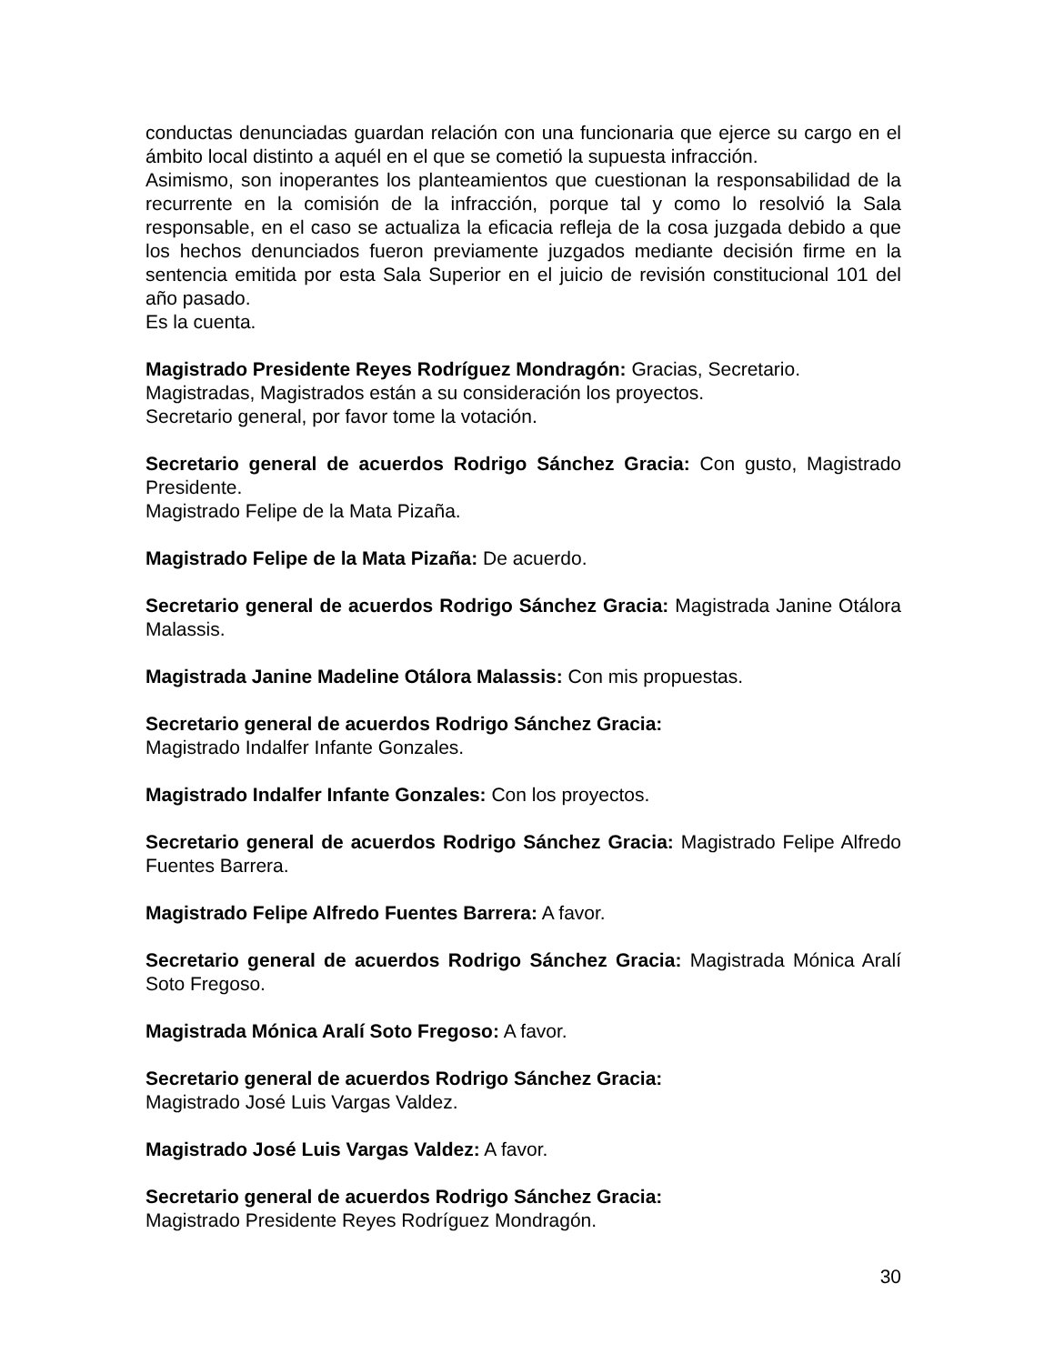conductas denunciadas guardan relación con una funcionaria que ejerce su cargo en el ámbito local distinto a aquél en el que se cometió la supuesta infracción.
Asimismo, son inoperantes los planteamientos que cuestionan la responsabilidad de la recurrente en la comisión de la infracción, porque tal y como lo resolvió la Sala responsable, en el caso se actualiza la eficacia refleja de la cosa juzgada debido a que los hechos denunciados fueron previamente juzgados mediante decisión firme en la sentencia emitida por esta Sala Superior en el juicio de revisión constitucional 101 del año pasado.
Es la cuenta.
Magistrado Presidente Reyes Rodríguez Mondragón: Gracias, Secretario.
Magistradas, Magistrados están a su consideración los proyectos.
Secretario general, por favor tome la votación.
Secretario general de acuerdos Rodrigo Sánchez Gracia: Con gusto, Magistrado Presidente.
Magistrado Felipe de la Mata Pizaña.
Magistrado Felipe de la Mata Pizaña: De acuerdo.
Secretario general de acuerdos Rodrigo Sánchez Gracia: Magistrada Janine Otálora Malassis.
Magistrada Janine Madeline Otálora Malassis: Con mis propuestas.
Secretario general de acuerdos Rodrigo Sánchez Gracia:
Magistrado Indalfer Infante Gonzales.
Magistrado Indalfer Infante Gonzales: Con los proyectos.
Secretario general de acuerdos Rodrigo Sánchez Gracia: Magistrado Felipe Alfredo Fuentes Barrera.
Magistrado Felipe Alfredo Fuentes Barrera: A favor.
Secretario general de acuerdos Rodrigo Sánchez Gracia: Magistrada Mónica Aralí Soto Fregoso.
Magistrada Mónica Aralí Soto Fregoso: A favor.
Secretario general de acuerdos Rodrigo Sánchez Gracia:
Magistrado José Luis Vargas Valdez.
Magistrado José Luis Vargas Valdez: A favor.
Secretario general de acuerdos Rodrigo Sánchez Gracia:
Magistrado Presidente Reyes Rodríguez Mondragón.
30